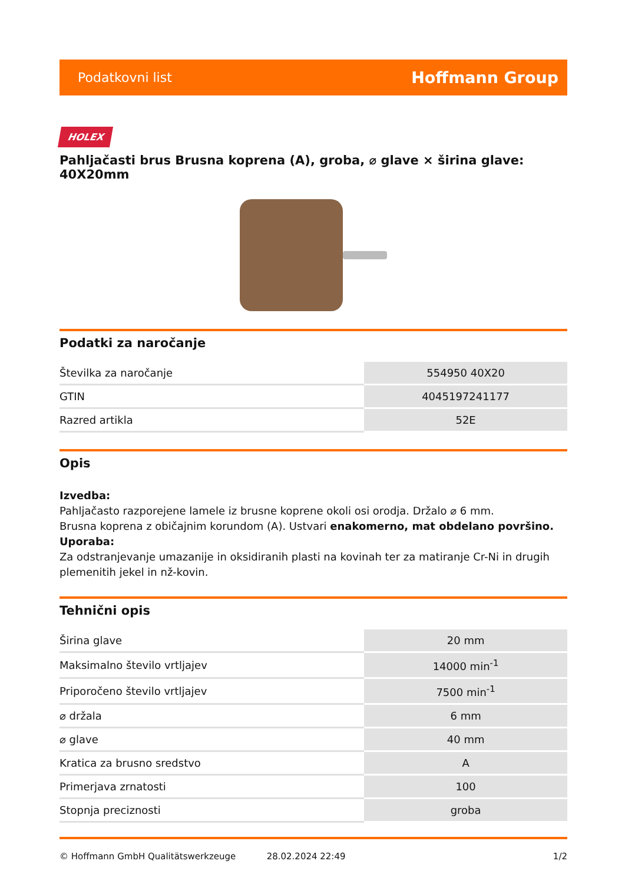Podatkovni list Hoffmann Group
HOLEX
Pahljačasti brus Brusna koprena (A), groba, ⌀ glave × širina glave: 40X20mm
Podatki za naročanje
| Številka za naročanje | 554950 40X20 |
| GTIN | 4045197241177 |
| Razred artikla | 52E |
Opis
Izvedba:
Pahljačasto razporejene lamele iz brusne koprene okoli osi orodja. Držalo ⌀ 6 mm.
Brusna koprena z običajnim korundom (A). Ustvari enakomerno, mat obdelano površino.
Uporaba:
Za odstranjevanje umazanije in oksidiranih plasti na kovinah ter za matiranje Cr-Ni in drugih plemenitih jekel in nž-kovin.
Tehnični opis
| Širina glave | 20 mm |
| Maksimalno število vrtljajev | 14000 min<sup>-1</sup> |
| Priporočeno število vrtljajev | 7500 min<sup>-1</sup> |
| ⌀ držala | 6 mm |
| ⌀ glave | 40 mm |
| Kratica za brusno sredstvo | A |
| Primerjava zrnatosti | 100 |
| Stopnja preciznosti | groba |
© Hoffmann GmbH Qualitätswerkzeuge 28.02.2024 22:49 1/2